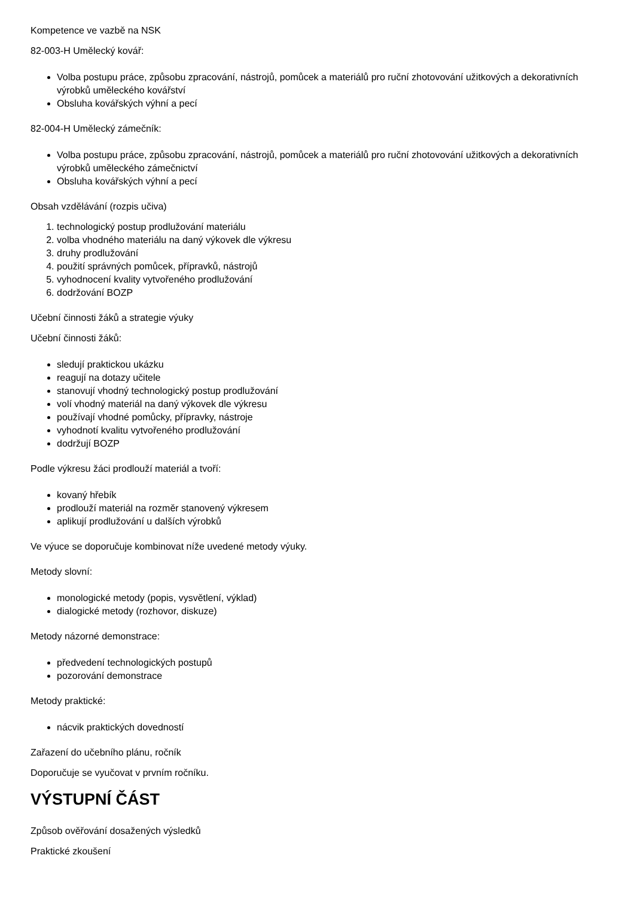Kompetence ve vazbě na NSK
82-003-H Umělecký kovář:
Volba postupu práce, způsobu zpracování, nástrojů, pomůcek a materiálů pro ruční zhotovování užitkových a dekorativních výrobků uměleckého kovářství
Obsluha kovářských výhní a pecí
82-004-H Umělecký zámečník:
Volba postupu práce, způsobu zpracování, nástrojů, pomůcek a materiálů pro ruční zhotovování užitkových a dekorativních výrobků uměleckého zámečnictví
Obsluha kovářských výhní a pecí
Obsah vzdělávání (rozpis učiva)
1. technologický postup prodlužování materiálu
2. volba vhodného materiálu na daný výkovek dle výkresu
3. druhy prodlužování
4. použití správných pomůcek, přípravků, nástrojů
5. vyhodnocení kvality vytvořeného prodlužování
6. dodržování BOZP
Učební činnosti žáků a strategie výuky
Učební činnosti žáků:
sledují praktickou ukázku
reagují na dotazy učitele
stanovují vhodný technologický postup prodlužování
volí vhodný materiál na daný výkovek dle výkresu
používají vhodné pomůcky, přípravky, nástroje
vyhodnotí kvalitu vytvořeného prodlužování
dodržují BOZP
Podle výkresu žáci prodlouží materiál a tvoří:
kovaný hřebík
prodlouží materiál na rozměr stanovený výkresem
aplikují prodlužování u dalších výrobků
Ve výuce se doporučuje kombinovat níže uvedené metody výuky.
Metody slovní:
monologické metody (popis, vysvětlení, výklad)
dialogické metody (rozhovor, diskuze)
Metody názorné demonstrace:
předvedení technologických postupů
pozorování demonstrace
Metody praktické:
nácvik praktických dovedností
Zařazení do učebního plánu, ročník
Doporučuje se vyučovat v prvním ročníku.
VÝSTUPNÍ ČÁST
Způsob ověřování dosažených výsledků
Praktické zkoušení